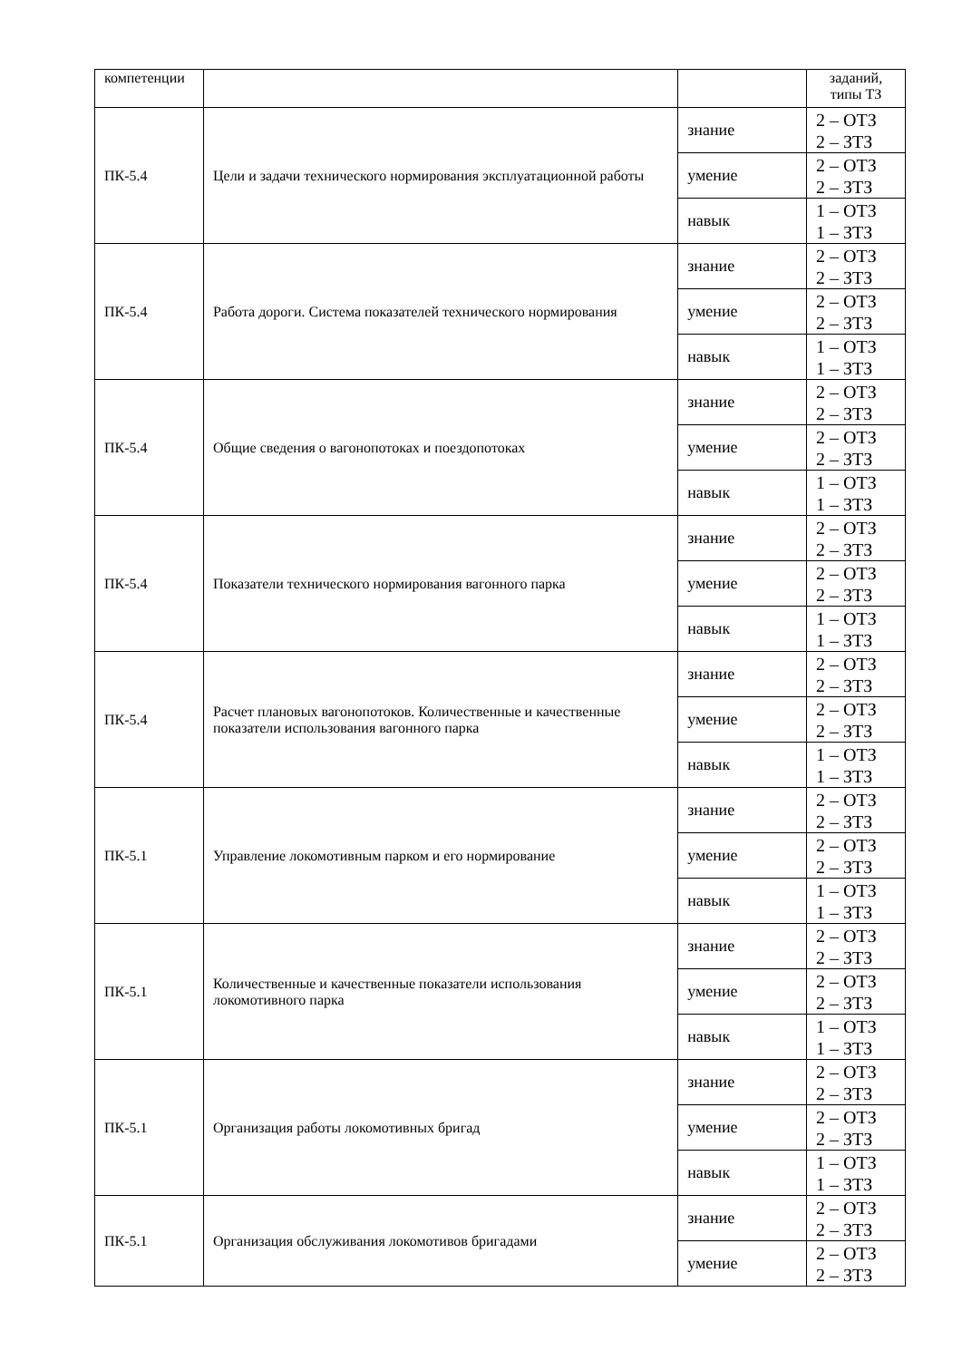| компетенции | | | заданий, типы ТЗ |
| ПК-5.4 | Цели и задачи технического нормирования эксплуатационной работы | знание | 2 – ОТЗ 2 – ЗТЗ |
| | | умение | 2 – ОТЗ 2 – ЗТЗ |
| | | навык | 1 – ОТЗ 1 – ЗТЗ |
| ПК-5.4 | Работа дороги. Система показателей технического нормирования | знание | 2 – ОТЗ 2 – ЗТЗ |
| | | умение | 2 – ОТЗ 2 – ЗТЗ |
| | | навык | 1 – ОТЗ 1 – ЗТЗ |
| ПК-5.4 | Общие сведения о вагонопотоках и поездопотоках | знание | 2 – ОТЗ 2 – ЗТЗ |
| | | умение | 2 – ОТЗ 2 – ЗТЗ |
| | | навык | 1 – ОТЗ 1 – ЗТЗ |
| ПК-5.4 | Показатели технического нормирования вагонного парка | знание | 2 – ОТЗ 2 – ЗТЗ |
| | | умение | 2 – ОТЗ 2 – ЗТЗ |
| | | навык | 1 – ОТЗ 1 – ЗТЗ |
| ПК-5.4 | Расчет плановых вагонопотоков. Количественные и качественные показатели использования вагонного парка | знание | 2 – ОТЗ 2 – ЗТЗ |
| | | умение | 2 – ОТЗ 2 – ЗТЗ |
| | | навык | 1 – ОТЗ 1 – ЗТЗ |
| ПК-5.1 | Управление локомотивным парком и его нормирование | знание | 2 – ОТЗ 2 – ЗТЗ |
| | | умение | 2 – ОТЗ 2 – ЗТЗ |
| | | навык | 1 – ОТЗ 1 – ЗТЗ |
| ПК-5.1 | Количественные и качественные показатели использования локомотивного парка | знание | 2 – ОТЗ 2 – ЗТЗ |
| | | умение | 2 – ОТЗ 2 – ЗТЗ |
| | | навык | 1 – ОТЗ 1 – ЗТЗ |
| ПК-5.1 | Организация работы локомотивных бригад | знание | 2 – ОТЗ 2 – ЗТЗ |
| | | умение | 2 – ОТЗ 2 – ЗТЗ |
| | | навык | 1 – ОТЗ 1 – ЗТЗ |
| ПК-5.1 | Организация обслуживания локомотивов бригадами | знание | 2 – ОТЗ 2 – ЗТЗ |
| | | умение | 2 – ОТЗ 2 – ЗТЗ |